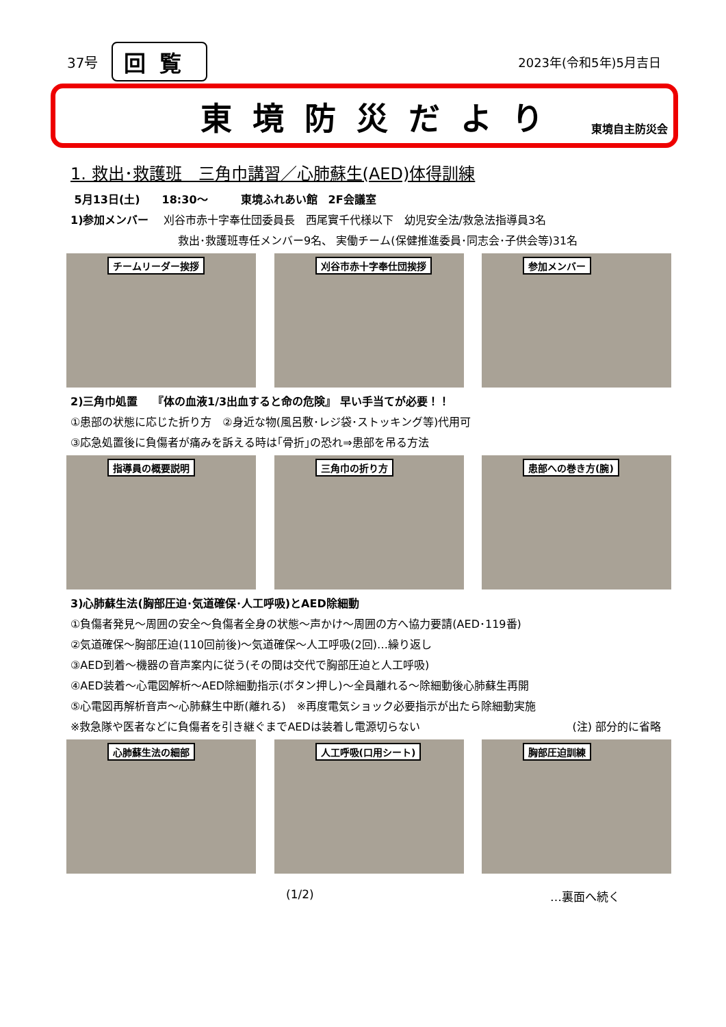37号 回覧
2023年(令和5年)5月吉日
東境防災だより
東境自主防災会
1. 救出･救護班　三角巾講習／心肺蘇生(AED)体得訓練
5月13日(土)　　18:30～　　　東境ふれあい館　2F会議室
1)参加メンバー　 刈谷市赤十字奉仕団委員長　西尾實千代様以下　幼児安全法/救急法指導員3名
救出･救護班専任メンバー9名、 実働チーム(保健推進委員･同志会･子供会等)31名
チームリーダー挨拶
刈谷市赤十字奉仕団挨拶
参加メンバー
2)三角巾処置　 『体の血液1/3出血すると命の危険』 早い手当てが必要！！
①患部の状態に応じた折り方　②身近な物(風呂敷･レジ袋･ストッキング等)代用可
③応急処置後に負傷者が痛みを訴える時は｢骨折｣の恐れ⇒患部を吊る方法
指導員の概要説明
三角巾の折り方
患部への巻き方(腕)
3)心肺蘇生法(胸部圧迫･気道確保･人工呼吸)とAED除細動
①負傷者発見～周囲の安全～負傷者全身の状態～声かけ～周囲の方へ協力要請(AED･119番)
②気道確保～胸部圧迫(110回前後)～気道確保～人工呼吸(2回)…繰り返し
③AED到着～機器の音声案内に従う(その間は交代で胸部圧迫と人工呼吸)
④AED装着～心電図解析～AED除細動指示(ボタン押し)～全員離れる～除細動後心肺蘇生再開
⑤心電図再解析音声～心肺蘇生中断(離れる)　※再度電気ショック必要指示が出たら除細動実施
※救急隊や医者などに負傷者を引き継ぐまでAEDは装着し電源切らない (注) 部分的に省略
心肺蘇生法の細部
人工呼吸(口用シート)
胸部圧迫訓練
(1/2) …裏面へ続く